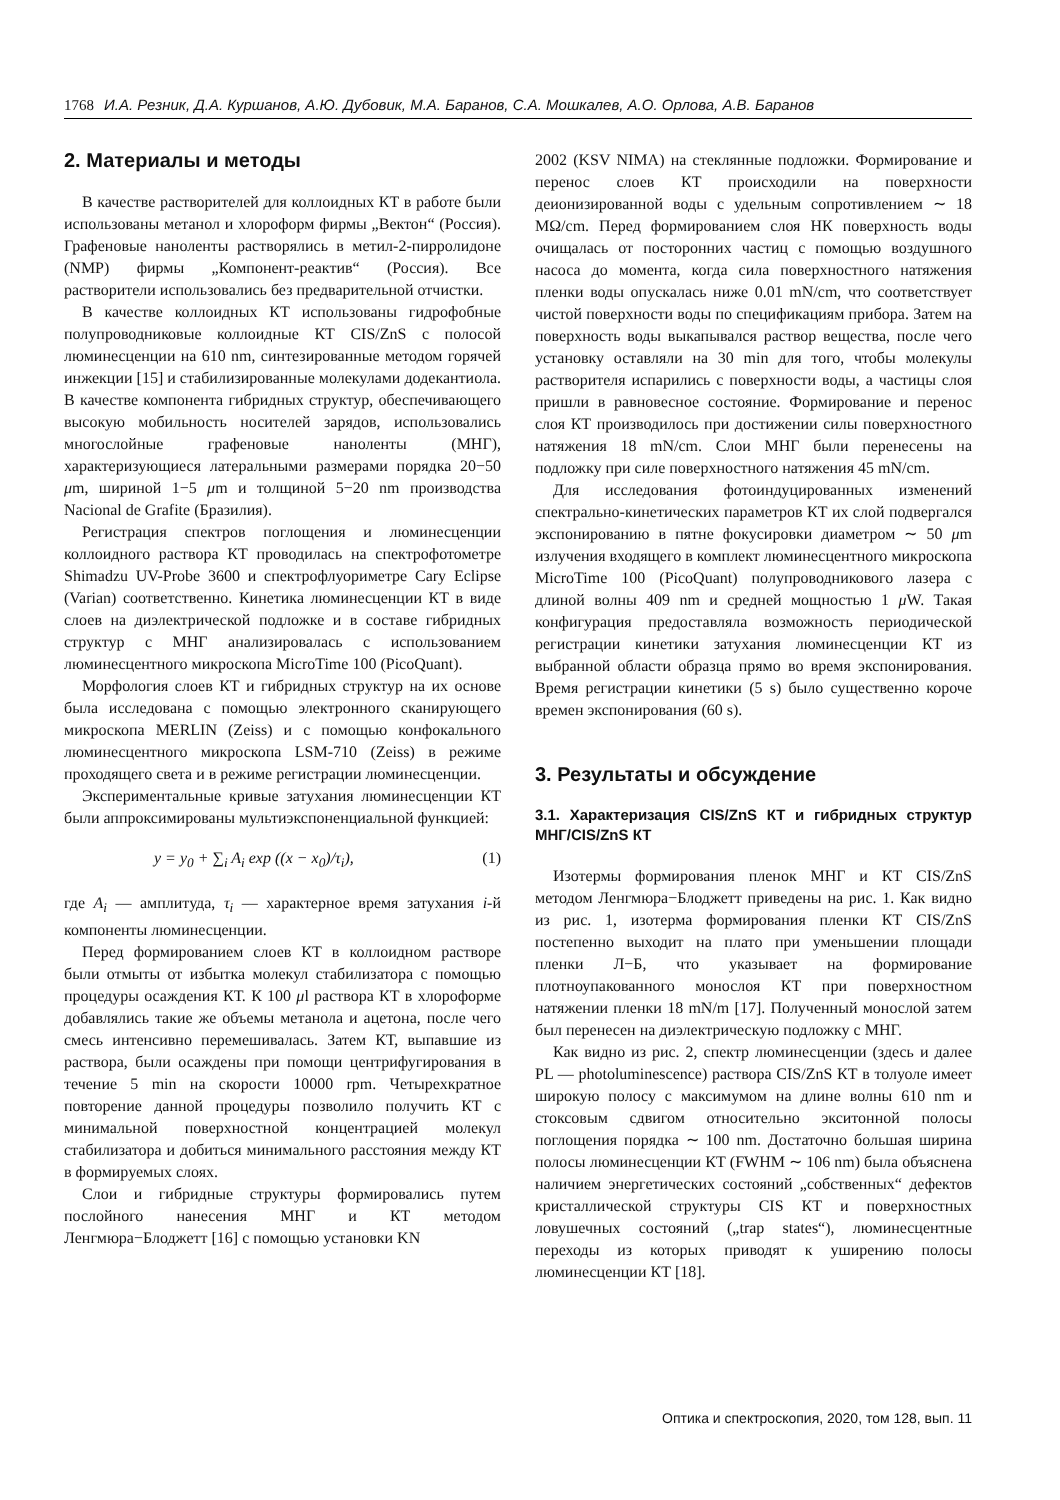1768 И.А. Резник, Д.А. Куршанов, А.Ю. Дубовик, М.А. Баранов, С.А. Мошкалев, А.О. Орлова, А.В. Баранов
2. Материалы и методы
В качестве растворителей для коллоидных КТ в работе были использованы метанол и хлороформ фирмы „Вектон“ (Россия). Графеновые наноленты растворялись в метил-2-пирролидоне (NMP) фирмы „Компонент-реактив“ (Россия). Все растворители использовались без предварительной отчистки.
В качестве коллоидных КТ использованы гидрофобные полупроводниковые коллоидные КТ CIS/ZnS с полосой люминесценции на 610 nm, синтезированные методом горячей инжекции [15] и стабилизированные молекулами додекантиола. В качестве компонента гибридных структур, обеспечивающего высокую мобильность носителей зарядов, использовались многослойные графеновые наноленты (МНГ), характеризующиеся латеральными размерами порядка 20−50 μm, шириной 1−5 μm и толщиной 5−20 nm производства Nacional de Grafite (Бразилия).
Регистрация спектров поглощения и люминесценции коллоидного раствора КТ проводилась на спектрофотометре Shimadzu UV-Probe 3600 и спектрофлуориметре Cary Eclipse (Varian) соответственно. Кинетика люминесценции КТ в виде слоев на диэлектрической подложке и в составе гибридных структур с МНГ анализировалась с использованием люминесцентного микроскопа MicroTime 100 (PicoQuant).
Морфология слоев КТ и гибридных структур на их основе была исследована с помощью электронного сканирующего микроскопа MERLIN (Zeiss) и с помощью конфокального люминесцентного микроскопа LSM-710 (Zeiss) в режиме проходящего света и в режиме регистрации люминесценции.
Экспериментальные кривые затухания люминесценции КТ были аппроксимированы мультиэкспоненциальной функцией:
y = y<sub>0</sub> + ∑<sub>i</sub> A<sub>i</sub> exp ((x − x<sub>0</sub>)/τ<sub>i</sub>), (1)
где A<sub>i</sub> — амплитуда, τ<sub>i</sub> — характерное время затухания i-й компоненты люминесценции.
Перед формированием слоев КТ в коллоидном растворе были отмыты от избытка молекул стабилизатора с помощью процедуры осаждения КТ. К 100 μl раствора КТ в хлороформе добавлялись такие же объемы метанола и ацетона, после чего смесь интенсивно перемешивалась. Затем КТ, выпавшие из раствора, были осаждены при помощи центрифугирования в течение 5 min на скорости 10000 rpm. Четырехкратное повторение данной процедуры позволило получить КТ с минимальной поверхностной концентрацией молекул стабилизатора и добиться минимального расстояния между КТ в формируемых слоях.
Слои и гибридные структуры формировались путем послойного нанесения МНГ и КТ методом Ленгмюра−Блоджетт [16] с помощью установки KN
2002 (KSV NIMA) на стеклянные подложки. Формирование и перенос слоев КТ происходили на поверхности деионизированной воды с удельным сопротивлением ∼ 18 MΩ/cm. Перед формированием слоя НК поверхность воды очищалась от посторонних частиц с помощью воздушного насоса до момента, когда сила поверхностного натяжения пленки воды опускалась ниже 0.01 mN/cm, что соответствует чистой поверхности воды по спецификациям прибора. Затем на поверхность воды выкапывался раствор вещества, после чего установку оставляли на 30 min для того, чтобы молекулы растворителя испарились с поверхности воды, а частицы слоя пришли в равновесное состояние. Формирование и перенос слоя КТ производилось при достижении силы поверхностного натяжения 18 mN/cm. Слои МНГ были перенесены на подложку при силе поверхностного натяжения 45 mN/cm.
Для исследования фотоиндуцированных изменений спектрально-кинетических параметров КТ их слой подвергался экспонированию в пятне фокусировки диаметром ∼ 50 μm излучения входящего в комплект люминесцентного микроскопа MicroTime 100 (PicoQuant) полупроводникового лазера с длиной волны 409 nm и средней мощностью 1 μ W. Такая конфигурация предоставляла возможность периодической регистрации кинетики затухания люминесценции КТ из выбранной области образца прямо во время экспонирования. Время регистрации кинетики (5 s) было существенно короче времен экспонирования (60 s).
3. Результаты и обсуждение
3.1. Характеризация CIS/ZnS КТ и гибридных структур МНГ/CIS/ZnS КТ
Изотермы формирования пленок МНГ и КТ CIS/ZnS методом Ленгмюра−Блоджетт приведены на рис. 1. Как видно из рис. 1, изотерма формирования пленки КТ CIS/ZnS постепенно выходит на плато при уменьшении площади пленки Л−Б, что указывает на формирование плотноупакованного монослоя КТ при поверхностном натяжении пленки 18 mN/m [17]. Полученный монослой затем был перенесен на диэлектрическую подложку с МНГ.
Как видно из рис. 2, спектр люминесценции (здесь и далее PL — photoluminescence) раствора CIS/ZnS КТ в толуоле имеет широкую полосу с максимумом на длине волны 610 nm и стоксовым сдвигом относительно экситонной полосы поглощения порядка ∼ 100 nm. Достаточно большая ширина полосы люминесценции КТ (FWHM ∼ 106 nm) была объяснена наличием энергетических состояний „собственных“ дефектов кристаллической структуры CIS КТ и поверхностных ловушечных состояний („trap states“), люминесцентные переходы из которых приводят к уширению полосы люминесценции КТ [18].
Оптика и спектроскопия, 2020, том 128, вып. 11